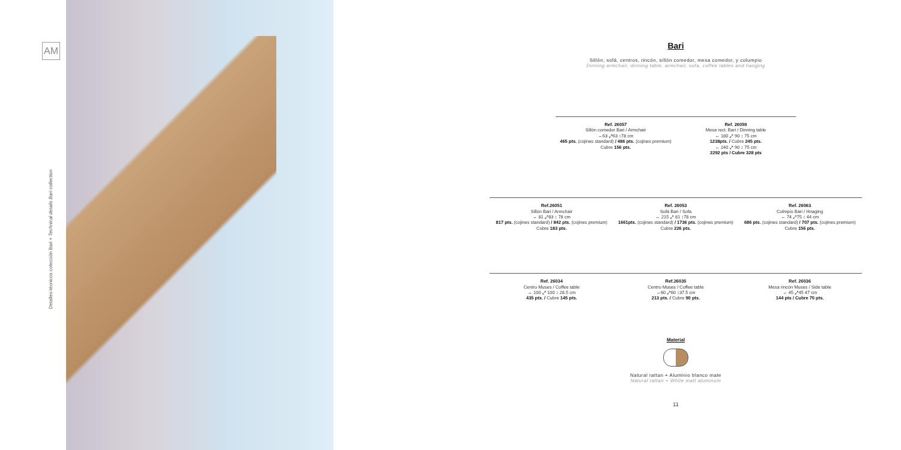AM
Detalles técnicos colección Bari × Technical details Bari collection
Bari
Sillón, sofá, centros, rincón, sillón comedor, mesa comedor, y columpio
Dinning armchair, dinning table, armchair, sofa, coffee tables and hanging
Ref. 26057
Sillón comedor Bari / Armchair
↔63 ⤢63 ↕78 cm
465 pts. (cojines standard) / 486 pts. (cojines premium)
Cubre 156 pts.
Ref. 26059
Mesa rect. Bari / Dinning table
↔ 180 ⤢ 90 ↕ 75 cm
1238pts. / Cubre 245 pts.
↔ 240 ⤢ 90 ↕ 75 cm
2292 pts / Cubre 328 pts
Ref.26051
Sillón Bari / Armchair
↔ 81 ⤢83 ↕ 78 cm
817 pts. (cojines standard) / 842 pts. (cojines premium) Cubre 183 pts.
Ref. 26053
Sofá Bari / Sofa
↔ 215 ⤢ 81 ↕78 cm
1661pts. (cojines standard) / 1736 pts. (cojines premium)
Cubre 226 pts.
Ref. 26063
Colmpio Bari / Hnaging
↔ 74 ⤢75 ↕ 44 cm
686 pts. (cojines standard) / 707 pts. (cojines premium)
Cubre 156 pts.
Ref. 26034
Centro Muses / Coffee table
↔ 100 ⤢ 100 ↕ 28.5 cm
435 pts. / Cubre 145 pts.
Ref.26035
Centro Muses / Coffee table
↔60 ⤢60 ↕37.5 cm
213 pts. / Cubre 90 pts.
Ref. 26036
Mesa rincón Muses / Side table
↔ 45 ⤢45 47 cm
144 pts / Cubre 70 pts.
Material
Natural rattan + Aluminio blanco mate
Natural rattan + White matt aluminum
11